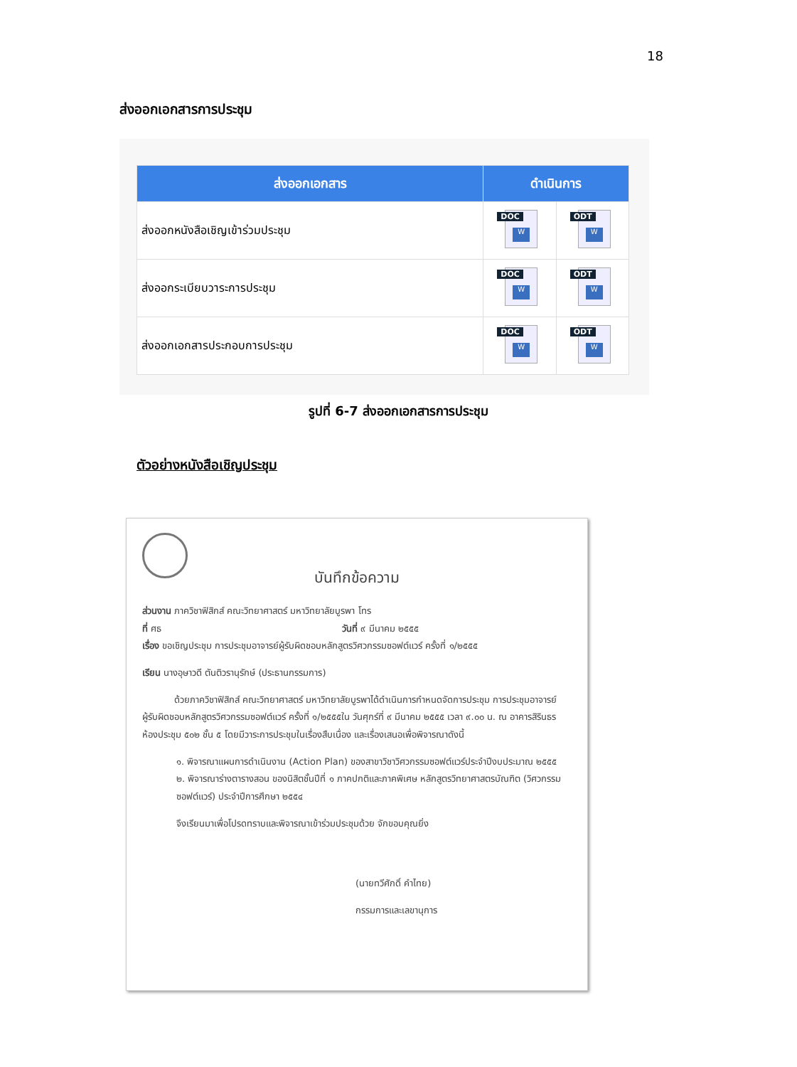18
ส่งออกเอกสารการประชุม
| ส่งออกเอกสาร | ดำเนินการ | |
| --- | --- | --- |
| ส่งออกหนังสือเชิญเข้าร่วมประชุม | DOC W | ODT W |
| ส่งออกระเบียบวาระการประชุม | DOC W | ODT W |
| ส่งออกเอกสารประกอบการประชุม | DOC W | ODT W |
รูปที่ 6-7 ส่งออกเอกสารการประชุม
ตัวอย่างหนังสือเชิญประชุม
บันทึกข้อความ
ส่วนงาน ภาควิชาฟิสิกส์ คณะวิทยาศาสตร์ มหาวิทยาลัยบูรพา โทร
ที่ ศธ วันที่ ๙ มีนาคม ๒๕๕๕
เรื่อง ขอเชิญประชุม การประชุมอาจารย์ผู้รับผิดชอบหลักสูตรวิศวกรรมซอฟต์แวร์ ครั้งที่ ๑/๒๕๕๕
เรียน นางอุษาวดี ตันติวรานุรักษ์ (ประธานกรรมการ)
ด้วยภาควิชาฟิสิกส์ คณะวิทยาศาสตร์ มหาวิทยาลัยบูรพาได้ดำเนินการกำหนดจัดการประชุม การประชุมอาจารย์ผู้รับผิดชอบหลักสูตรวิศวกรรมซอฟต์แวร์ ครั้งที่ ๑/๒๕๕๕ใน วันศุกร์ที่ ๙ มีนาคม ๒๕๕๕ เวลา ๙.๐๐ น. ณ อาคารสิรินธร ห้องประชุม ๕๐๒ ชั้น ๕ โดยมีวาระการประชุมในเรื่องสืบเนื่อง และเรื่องเสนอเพื่อพิจารณาดังนี้
๑. พิจารณาแผนการดำเนินงาน (Action Plan) ของสาขาวิชาวิศวกรรมซอฟต์แวร์ประจำปีงบประมาณ ๒๕๕๕
๒. พิจารณาร่างตารางสอน ของนิสิตชั้นปีที่ ๑ ภาคปกติและภาคพิเศษ หลักสูตรวิทยาศาสตรบัณฑิต (วิศวกรรมซอฟต์แวร์) ประจำปีการศึกษา ๒๕๕๔
จึงเรียนมาเพื่อโปรดทราบและพิจารณาเข้าร่วมประชุมด้วย จักขอบคุณยิ่ง
(นายทวีศักดิ์ คำไทย)
กรรมการและเลขานุการ